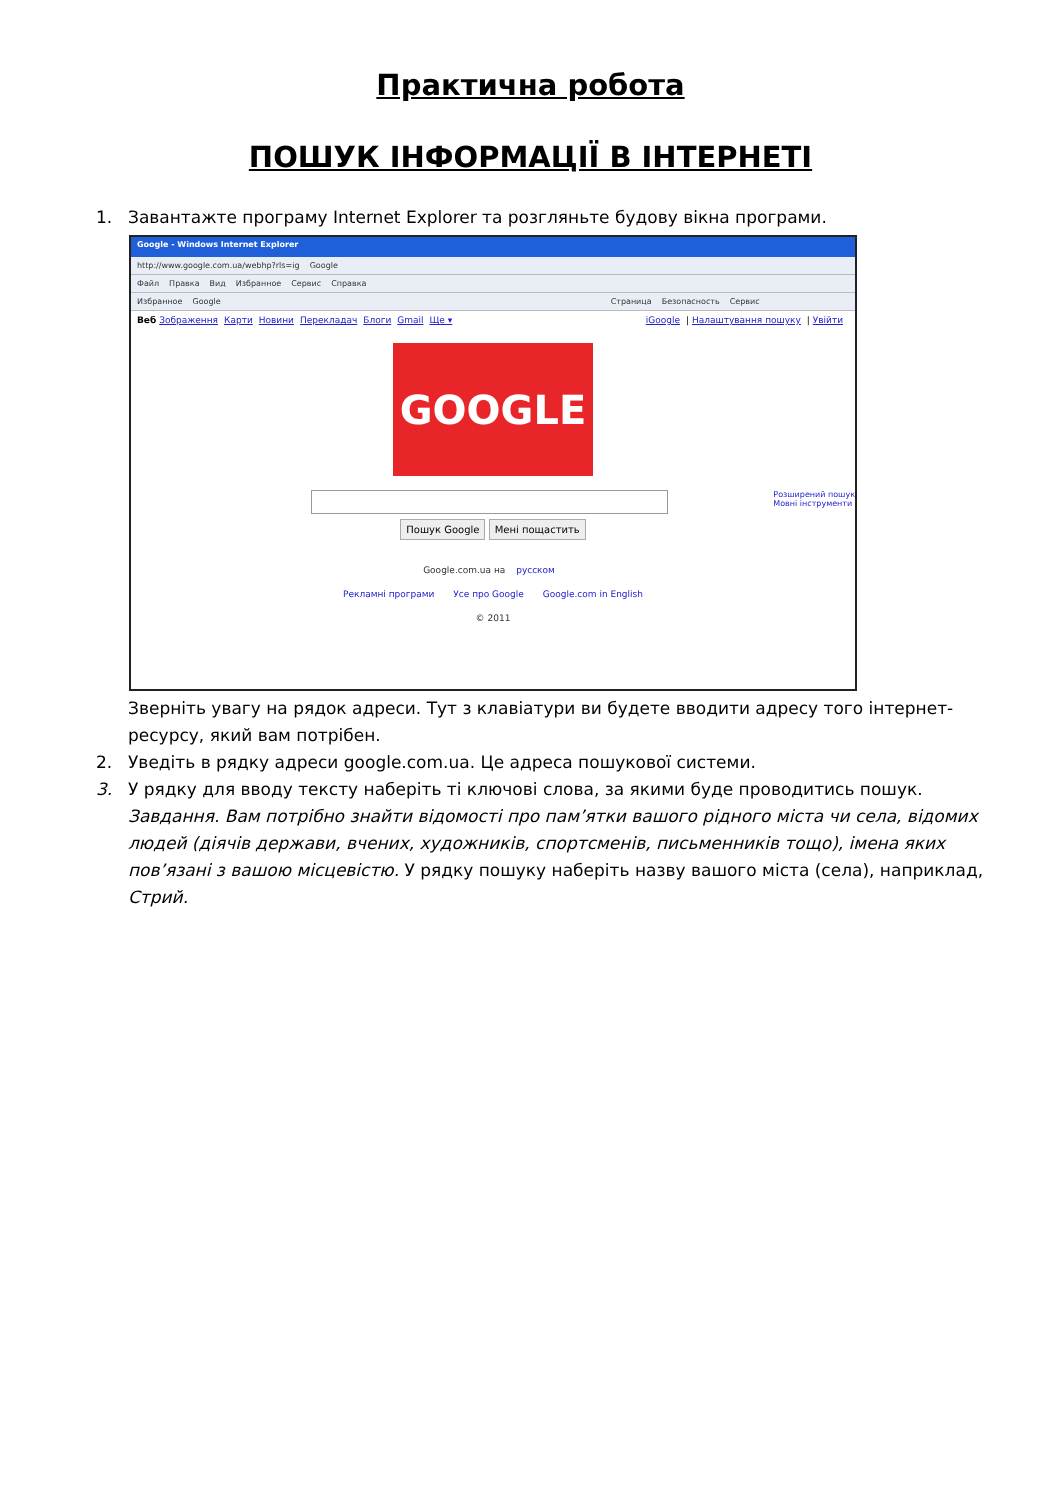Практична робота
ПОШУК ІНФОРМАЦІЇ В ІНТЕРНЕТІ
1. Завантажте програму Internet Explorer та розгляньте будову вікна програми.
Google - Windows Internet Explorer
http://www.google.com.ua/webhp?rls=ig Google
Файл Правка Вид Избранное Сервис Справка
Избранное Google Страница Безопасность Сервис
Веб Зображення Карти Новини Перекладач Блоги Gmail Ще ▾
iGoogle | Налаштування пошуку | Увійти
GOOGLE
Розширений пошук
Мовні інструменти
Пошук Google Мені пощастить
Google.com.ua на русском
Рекламні програми Усе про Google Google.com in English
© 2011
Зверніть увагу на рядок адреси. Тут з клавіатури ви будете вводити адресу того інтернет-ресурсу, який вам потрібен.
2. Уведіть в рядку адреси google.com.ua. Це адреса пошукової системи.
3. У рядку для вводу тексту наберіть ті ключові слова, за якими буде проводитись пошук. Завдання. Вам потрібно знайти відомості про пам’ятки вашого рідного міста чи села, відомих людей (діячів держави, вчених, художників, спортсменів, письменників тощо), імена яких пов’язані з вашою місцевістю. У рядку пошуку наберіть назву вашого міста (села), наприклад, Стрий.